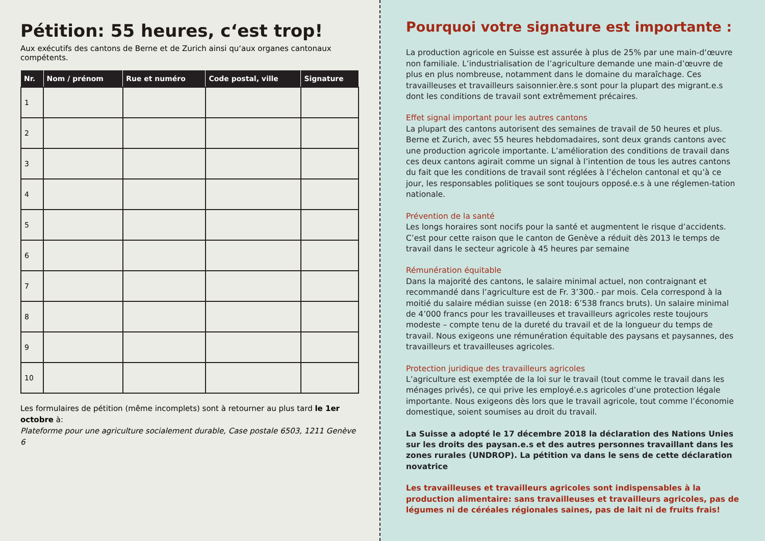Pétition: 55 heures, c‘est trop!
Aux exécutifs des cantons de Berne et de Zurich ainsi qu‘aux organes cantonaux compétents.
| Nr. | Nom / prénom | Rue et numéro | Code postal, ville | Signature |
| --- | --- | --- | --- | --- |
| 1 | | | | |
| 2 | | | | |
| 3 | | | | |
| 4 | | | | |
| 5 | | | | |
| 6 | | | | |
| 7 | | | | |
| 8 | | | | |
| 9 | | | | |
| 10 | | | | |
Les formulaires de pétition (même incomplets) sont à retourner au plus tard le 1er octobre à:
Plateforme pour une agriculture socialement durable, Case postale 6503, 1211 Genève 6
Pourquoi votre signature est importante :
La production agricole en Suisse est assurée à plus de 25% par une main-d‘œuvre non familiale. L’industrialisation de l’agriculture demande une main-d’œuvre de plus en plus nombreuse, notamment dans le domaine du maraîchage. Ces travailleuses et travailleurs saisonnier.ère.s sont pour la plupart des migrant.e.s dont les conditions de travail sont extrêmement précaires.
Effet signal important pour les autres cantons
La plupart des cantons autorisent des semaines de travail de 50 heures et plus. Berne et Zurich, avec 55 heures hebdomadaires, sont deux grands cantons avec une production agricole importante. L’amélioration des conditions de travail dans ces deux cantons agirait comme un signal à l’intention de tous les autres cantons du fait que les conditions de travail sont réglées à l’échelon cantonal et qu’à ce jour, les responsables politiques se sont toujours opposé.e.s à une réglemen-tation nationale.
Prévention de la santé
Les longs horaires sont nocifs pour la santé et augmentent le risque d’accidents. C’est pour cette raison que le canton de Genève a réduit dès 2013 le temps de travail dans le secteur agricole à 45 heures par semaine
Rémunération équitable
Dans la majorité des cantons, le salaire minimal actuel, non contraignant et recommandé dans l’agriculture est de Fr. 3’300.- par mois. Cela correspond à la moitié du salaire médian suisse (en 2018: 6’538 francs bruts). Un salaire minimal de 4’000 francs pour les travailleuses et travailleurs agricoles reste toujours modeste – compte tenu de la dureté du travail et de la longueur du temps de travail. Nous exigeons une rémunération équitable des paysans et paysannes, des travailleurs et travailleuses agricoles.
Protection juridique des travailleurs agricoles
L’agriculture est exemptée de la loi sur le travail (tout comme le travail dans les ménages privés), ce qui prive les employé.e.s agricoles d’une protection légale importante. Nous exigeons dès lors que le travail agricole, tout comme l’économie domestique, soient soumises au droit du travail.
La Suisse a adopté le 17 décembre 2018 la déclaration des Nations Unies sur les droits des paysan.e.s et des autres personnes travaillant dans les zones rurales (UNDROP). La pétition va dans le sens de cette déclaration novatrice
Les travailleuses et travailleurs agricoles sont indispensables à la production alimentaire: sans travailleuses et travailleurs agricoles, pas de légumes ni de céréales régionales saines, pas de lait ni de fruits frais!